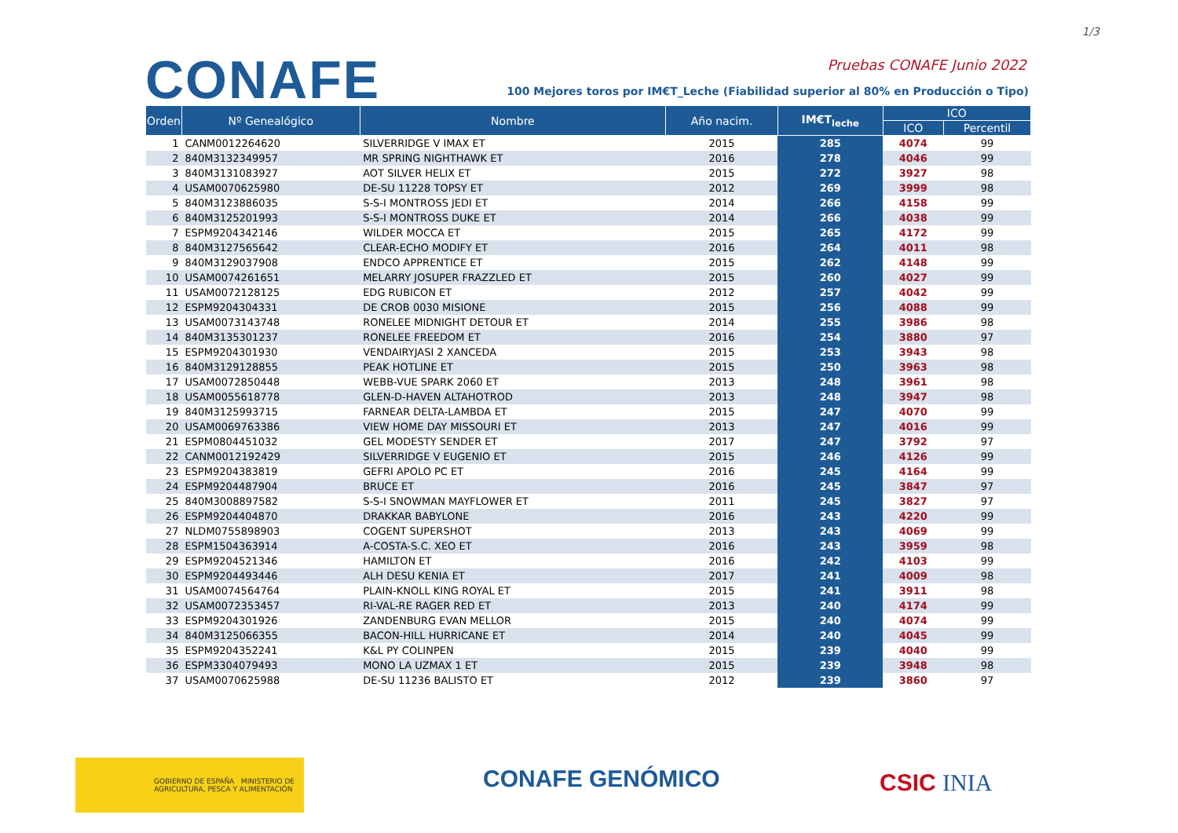1/3
CONAFE Pruebas CONAFE Junio 2022
100 Mejores toros por IM€T_Leche (Fiabilidad superior al 80% en Producción o Tipo)
| Orden | Nº Genealógico | Nombre | Año nacim. | IM€T<sub>leche</sub> | ICO | |
| --- | --- | --- | --- | --- | --- | --- |
| | | | | | ICO | Percentil |
| 1 | CANM0012264620 | SILVERRIDGE V IMAX ET | 2015 | 285 | 4074 | 99 |
| 2 | 840M3132349957 | MR SPRING NIGHTHAWK ET | 2016 | 278 | 4046 | 99 |
| 3 | 840M3131083927 | AOT SILVER HELIX ET | 2015 | 272 | 3927 | 98 |
| 4 | USAM0070625980 | DE-SU 11228 TOPSY ET | 2012 | 269 | 3999 | 98 |
| 5 | 840M3123886035 | S-S-I MONTROSS JEDI ET | 2014 | 266 | 4158 | 99 |
| 6 | 840M3125201993 | S-S-I MONTROSS DUKE ET | 2014 | 266 | 4038 | 99 |
| 7 | ESPM9204342146 | WILDER MOCCA ET | 2015 | 265 | 4172 | 99 |
| 8 | 840M3127565642 | CLEAR-ECHO MODIFY ET | 2016 | 264 | 4011 | 98 |
| 9 | 840M3129037908 | ENDCO APPRENTICE ET | 2015 | 262 | 4148 | 99 |
| 10 | USAM0074261651 | MELARRY JOSUPER FRAZZLED ET | 2015 | 260 | 4027 | 99 |
| 11 | USAM0072128125 | EDG RUBICON ET | 2012 | 257 | 4042 | 99 |
| 12 | ESPM9204304331 | DE CROB 0030 MISIONE | 2015 | 256 | 4088 | 99 |
| 13 | USAM0073143748 | RONELEE MIDNIGHT DETOUR ET | 2014 | 255 | 3986 | 98 |
| 14 | 840M3135301237 | RONELEE FREEDOM ET | 2016 | 254 | 3880 | 97 |
| 15 | ESPM9204301930 | VENDAIRYJASI 2 XANCEDA | 2015 | 253 | 3943 | 98 |
| 16 | 840M3129128855 | PEAK HOTLINE ET | 2015 | 250 | 3963 | 98 |
| 17 | USAM0072850448 | WEBB-VUE SPARK 2060 ET | 2013 | 248 | 3961 | 98 |
| 18 | USAM0055618778 | GLEN-D-HAVEN ALTAHOTROD | 2013 | 248 | 3947 | 98 |
| 19 | 840M3125993715 | FARNEAR DELTA-LAMBDA ET | 2015 | 247 | 4070 | 99 |
| 20 | USAM0069763386 | VIEW HOME DAY MISSOURI ET | 2013 | 247 | 4016 | 99 |
| 21 | ESPM0804451032 | GEL MODESTY SENDER ET | 2017 | 247 | 3792 | 97 |
| 22 | CANM0012192429 | SILVERRIDGE V EUGENIO ET | 2015 | 246 | 4126 | 99 |
| 23 | ESPM9204383819 | GEFRI APOLO PC ET | 2016 | 245 | 4164 | 99 |
| 24 | ESPM9204487904 | BRUCE ET | 2016 | 245 | 3847 | 97 |
| 25 | 840M3008897582 | S-S-I SNOWMAN MAYFLOWER ET | 2011 | 245 | 3827 | 97 |
| 26 | ESPM9204404870 | DRAKKAR BABYLONE | 2016 | 243 | 4220 | 99 |
| 27 | NLDM0755898903 | COGENT SUPERSHOT | 2013 | 243 | 4069 | 99 |
| 28 | ESPM1504363914 | A-COSTA-S.C. XEO ET | 2016 | 243 | 3959 | 98 |
| 29 | ESPM9204521346 | HAMILTON ET | 2016 | 242 | 4103 | 99 |
| 30 | ESPM9204493446 | ALH DESU KENIA ET | 2017 | 241 | 4009 | 98 |
| 31 | USAM0074564764 | PLAIN-KNOLL KING ROYAL ET | 2015 | 241 | 3911 | 98 |
| 32 | USAM0072353457 | RI-VAL-RE RAGER RED ET | 2013 | 240 | 4174 | 99 |
| 33 | ESPM9204301926 | ZANDENBURG EVAN MELLOR | 2015 | 240 | 4074 | 99 |
| 34 | 840M3125066355 | BACON-HILL HURRICANE ET | 2014 | 240 | 4045 | 99 |
| 35 | ESPM9204352241 | K&L PY COLINPEN | 2015 | 239 | 4040 | 99 |
| 36 | ESPM3304079493 | MONO LA UZMAX 1 ET | 2015 | 239 | 3948 | 98 |
| 37 | USAM0070625988 | DE-SU 11236 BALISTO ET | 2012 | 239 | 3860 | 97 |
GOBIERNO DE ESPAÑA MINISTERIO DE AGRICULTURA, PESCA Y ALIMENTACIÓN
CONAFE GENÓMICO CSIC INIA